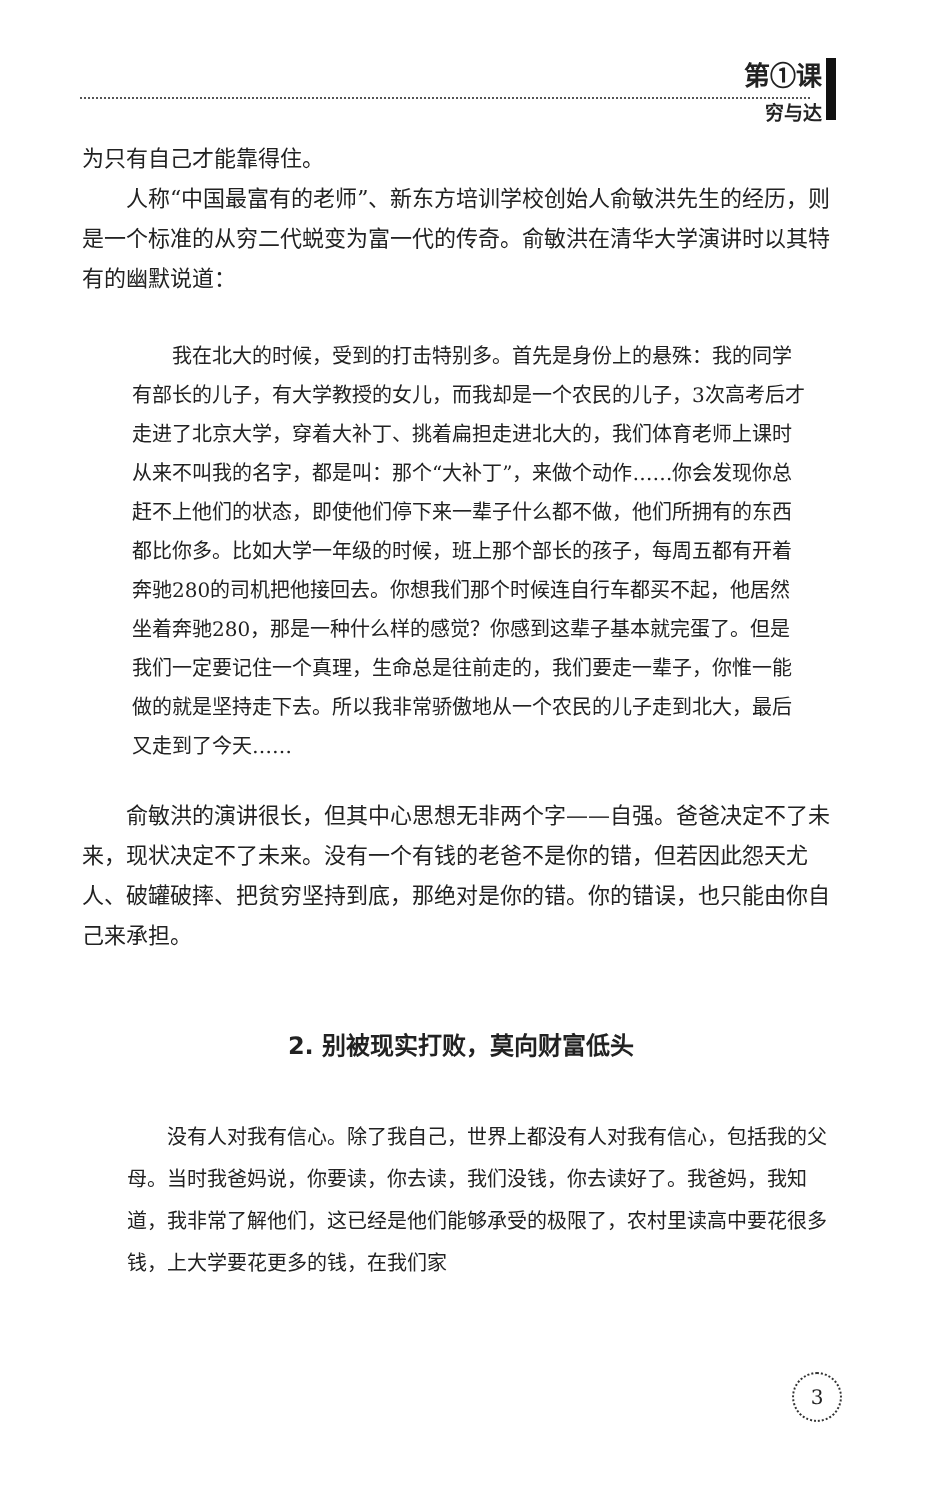第①课
穷与达
为只有自己才能靠得住。
人称“中国最富有的老师”、新东方培训学校创始人俞敏洪先生的经历，则是一个标准的从穷二代蜕变为富一代的传奇。俞敏洪在清华大学演讲时以其特有的幽默说道：
我在北大的时候，受到的打击特别多。首先是身份上的悬殊：我的同学有部长的儿子，有大学教授的女儿，而我却是一个农民的儿子，3次高考后才走进了北京大学，穿着大补丁、挑着扁担走进北大的，我们体育老师上课时从来不叫我的名字，都是叫：那个“大补丁”，来做个动作……你会发现你总赶不上他们的状态，即使他们停下来一辈子什么都不做，他们所拥有的东西都比你多。比如大学一年级的时候，班上那个部长的孩子，每周五都有开着奔驰280的司机把他接回去。你想我们那个时候连自行车都买不起，他居然坐着奔驰280，那是一种什么样的感觉？你感到这辈子基本就完蛋了。但是我们一定要记住一个真理，生命总是往前走的，我们要走一辈子，你惟一能做的就是坚持走下去。所以我非常骄傲地从一个农民的儿子走到北大，最后又走到了今天……
俞敏洪的演讲很长，但其中心思想无非两个字——自强。爸爸决定不了未来，现状决定不了未来。没有一个有钱的老爸不是你的错，但若因此怨天尤人、破罐破摔、把贫穷坚持到底，那绝对是你的错。你的错误，也只能由你自己来承担。
2. 别被现实打败，莫向财富低头
没有人对我有信心。除了我自己，世界上都没有人对我有信心，包括我的父母。当时我爸妈说，你要读，你去读，我们没钱，你去读好了。我爸妈，我知道，我非常了解他们，这已经是他们能够承受的极限了，农村里读高中要花很多钱，上大学要花更多的钱，在我们家
3